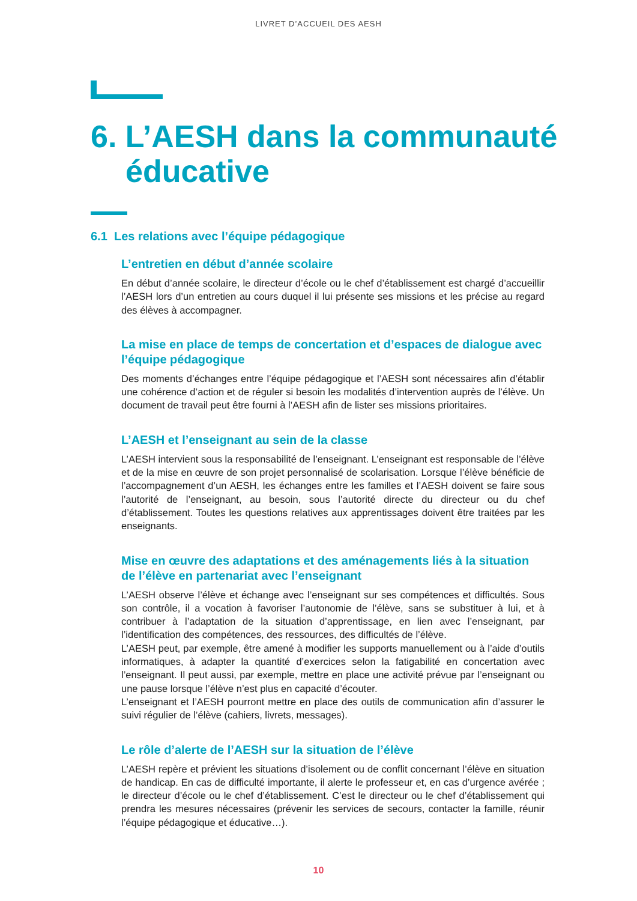LIVRET D’ACCUEIL DES AESH
6. L’AESH dans la communauté
éducative
6.1 Les relations avec l’équipe pédagogique
L’entretien en début d’année scolaire
En début d’année scolaire, le directeur d’école ou le chef d’établissement est chargé d’accueillir l’AESH lors d’un entretien au cours duquel il lui présente ses missions et les précise au regard des élèves à accompagner.
La mise en place de temps de concertation et d’espaces de dialogue avec l’équipe pédagogique
Des moments d’échanges entre l’équipe pédagogique et l’AESH sont nécessaires afin d’établir une cohérence d’action et de réguler si besoin les modalités d’intervention auprès de l’élève. Un document de travail peut être fourni à l’AESH afin de lister ses missions prioritaires.
L’AESH et l’enseignant au sein de la classe
L’AESH intervient sous la responsabilité de l’enseignant. L’enseignant est responsable de l’élève et de la mise en œuvre de son projet personnalisé de scolarisation. Lorsque l’élève bénéficie de l’accompagnement d’un AESH, les échanges entre les familles et l’AESH doivent se faire sous l’autorité de l’enseignant, au besoin, sous l’autorité directe du directeur ou du chef d’établissement. Toutes les questions relatives aux apprentissages doivent être traitées par les enseignants.
Mise en œuvre des adaptations et des aménagements liés à la situation de l’élève en partenariat avec l’enseignant
L’AESH observe l’élève et échange avec l’enseignant sur ses compétences et difficultés. Sous son contrôle, il a vocation à favoriser l’autonomie de l’élève, sans se substituer à lui, et à contribuer à l’adaptation de la situation d’apprentissage, en lien avec l’enseignant, par l’identification des compétences, des ressources, des difficultés de l’élève.
L’AESH peut, par exemple, être amené à modifier les supports manuellement ou à l’aide d’outils informatiques, à adapter la quantité d’exercices selon la fatigabilité en concertation avec l’enseignant. Il peut aussi, par exemple, mettre en place une activité prévue par l’enseignant ou une pause lorsque l’élève n’est plus en capacité d’écouter.
L’enseignant et l’AESH pourront mettre en place des outils de communication afin d’assurer le suivi régulier de l’élève (cahiers, livrets, messages).
Le rôle d’alerte de l’AESH sur la situation de l’élève
L’AESH repère et prévient les situations d’isolement ou de conflit concernant l’élève en situation de handicap. En cas de difficulté importante, il alerte le professeur et, en cas d’urgence avérée ; le directeur d’école ou le chef d’établissement. C’est le directeur ou le chef d’établissement qui prendra les mesures nécessaires (prévenir les services de secours, contacter la famille, réunir l’équipe pédagogique et éducative…).
10